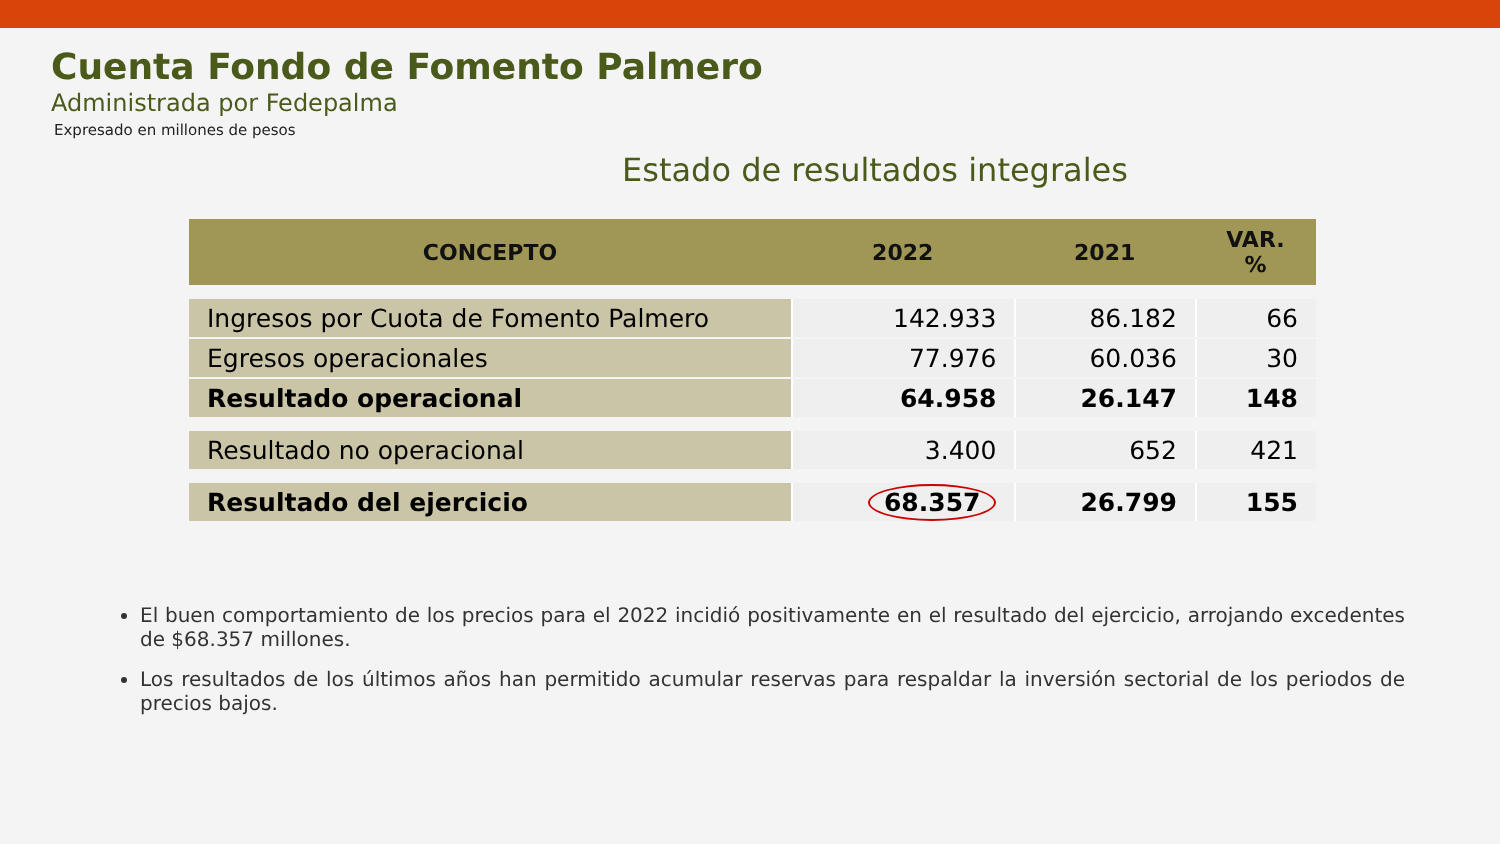Cuenta Fondo de Fomento Palmero
Administrada por Fedepalma
Expresado en millones de pesos
Estado de resultados integrales
| CONCEPTO | 2022 | 2021 | VAR. % |
| --- | --- | --- | --- |
| Ingresos por Cuota de Fomento Palmero | 142.933 | 86.182 | 66 |
| Egresos operacionales | 77.976 | 60.036 | 30 |
| Resultado operacional | 64.958 | 26.147 | 148 |
| Resultado no operacional | 3.400 | 652 | 421 |
| Resultado del ejercicio | 68.357 | 26.799 | 155 |
El buen comportamiento de los precios para el 2022 incidió positivamente en el resultado del ejercicio, arrojando excedentes de $68.357 millones.
Los resultados de los últimos años han permitido acumular reservas para respaldar la inversión sectorial de los periodos de precios bajos.